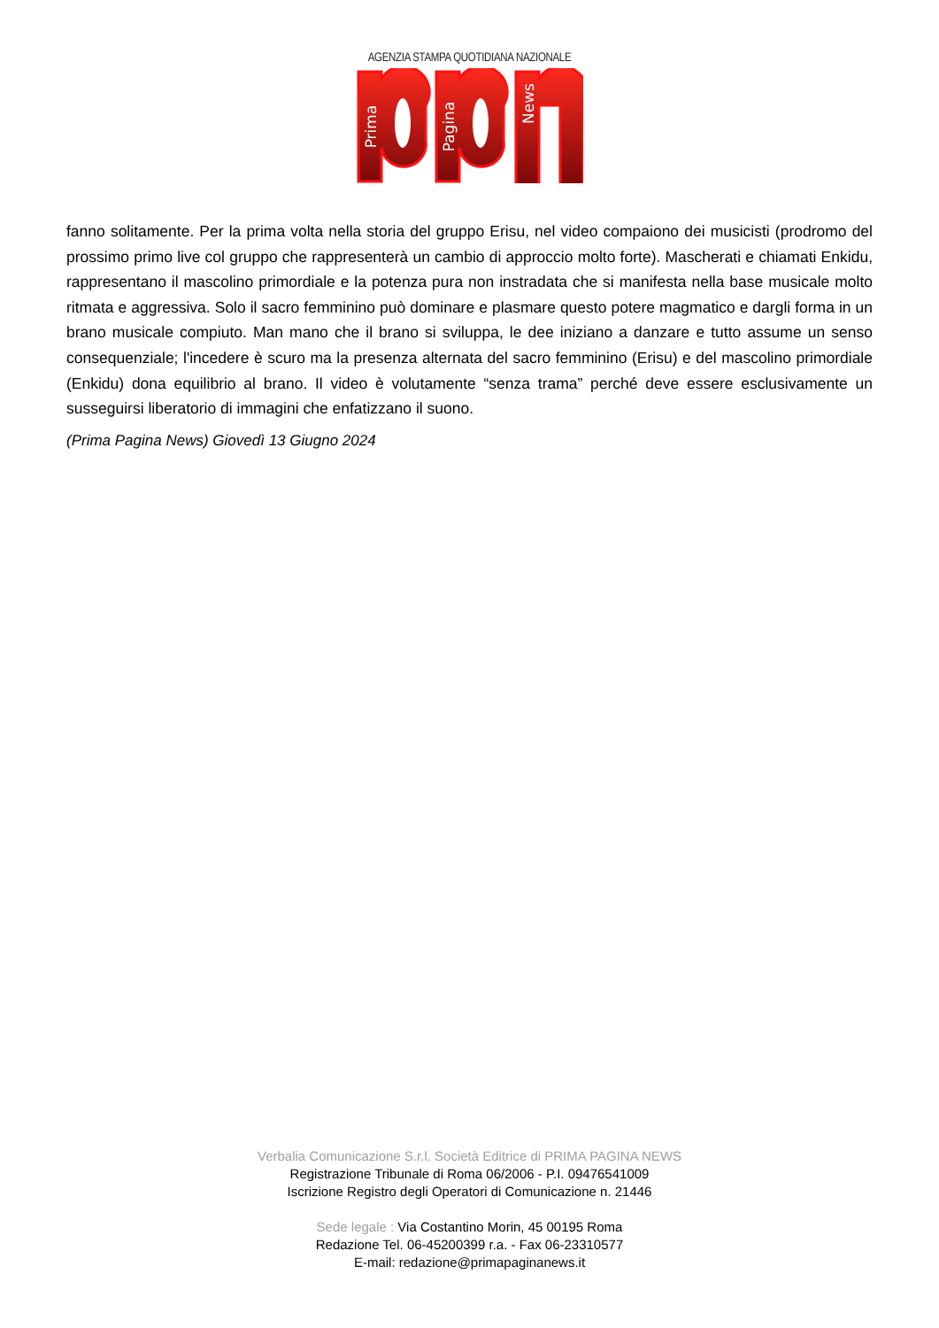AGENZIA STAMPA QUOTIDIANA NAZIONALE
Prima
Pagina
News
fanno solitamente. Per la prima volta nella storia del gruppo Erisu, nel video compaiono dei musicisti (prodromo del prossimo primo live col gruppo che rappresenterà un cambio di approccio molto forte). Mascherati e chiamati Enkidu, rappresentano il mascolino primordiale e la potenza pura non instradata che si manifesta nella base musicale molto ritmata e aggressiva. Solo il sacro femminino può dominare e plasmare questo potere magmatico e dargli forma in un brano musicale compiuto. Man mano che il brano si sviluppa, le dee iniziano a danzare e tutto assume un senso consequenziale; l'incedere è scuro ma la presenza alternata del sacro femminino (Erisu) e del mascolino primordiale (Enkidu) dona equilibrio al brano. Il video è volutamente “senza trama” perché deve essere esclusivamente un susseguirsi liberatorio di immagini che enfatizzano il suono.
(Prima Pagina News) Giovedì 13 Giugno 2024
Verbalia Comunicazione S.r.l. Società Editrice di PRIMA PAGINA NEWS
Registrazione Tribunale di Roma 06/2006 - P.I. 09476541009
Iscrizione Registro degli Operatori di Comunicazione n. 21446
Sede legale : Via Costantino Morin, 45 00195 Roma
Redazione Tel. 06-45200399 r.a. - Fax 06-23310577
E-mail: redazione@primapaginanews.it